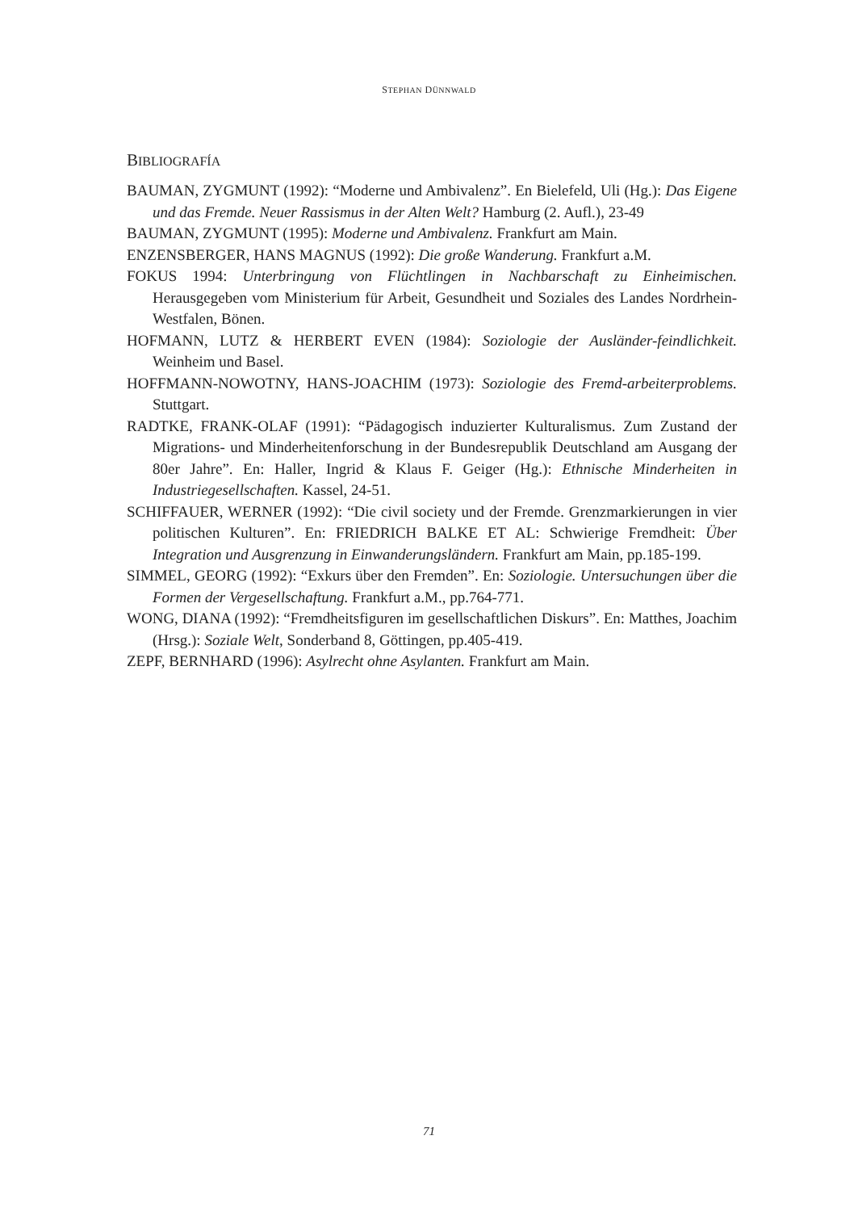STEPHAN DÜNNWALD
BIBLIOGRAFÍA
BAUMAN, ZYGMUNT (1992): “Moderne und Ambivalenz”. En Bielefeld, Uli (Hg.): Das Eigene und das Fremde. Neuer Rassismus in der Alten Welt? Hamburg (2. Aufl.), 23-49
BAUMAN, ZYGMUNT (1995): Moderne und Ambivalenz. Frankfurt am Main.
ENZENSBERGER, HANS MAGNUS (1992): Die große Wanderung. Frankfurt a.M.
FOKUS 1994: Unterbringung von Flüchtlingen in Nachbarschaft zu Einheimischen. Herausgegeben vom Ministerium für Arbeit, Gesundheit und Soziales des Landes Nordrhein-Westfalen, Bönen.
HOFMANN, LUTZ & HERBERT EVEN (1984): Soziologie der Ausländer-feindlichkeit. Weinheim und Basel.
HOFFMANN-NOWOTNY, HANS-JOACHIM (1973): Soziologie des Fremd-arbeiterproblems. Stuttgart.
RADTKE, FRANK-OLAF (1991): “Pädagogisch induzierter Kulturalismus. Zum Zustand der Migrations- und Minderheitenforschung in der Bundesrepublik Deutschland am Ausgang der 80er Jahre”. En: Haller, Ingrid & Klaus F. Geiger (Hg.): Ethnische Minderheiten in Industriegesellschaften. Kassel, 24-51.
SCHIFFAUER, WERNER (1992): “Die civil society und der Fremde. Grenzmarkierungen in vier politischen Kulturen”. En: FRIEDRICH BALKE ET AL: Schwierige Fremdheit: Über Integration und Ausgrenzung in Einwanderungsländern. Frankfurt am Main, pp.185-199.
SIMMEL, GEORG (1992): “Exkurs über den Fremden”. En: Soziologie. Untersuchungen über die Formen der Vergesellschaftung. Frankfurt a.M., pp.764-771.
WONG, DIANA (1992): “Fremdheitsfiguren im gesellschaftlichen Diskurs”. En: Matthes, Joachim (Hrsg.): Soziale Welt, Sonderband 8, Göttingen, pp.405-419.
ZEPF, BERNHARD (1996): Asylrecht ohne Asylanten. Frankfurt am Main.
71